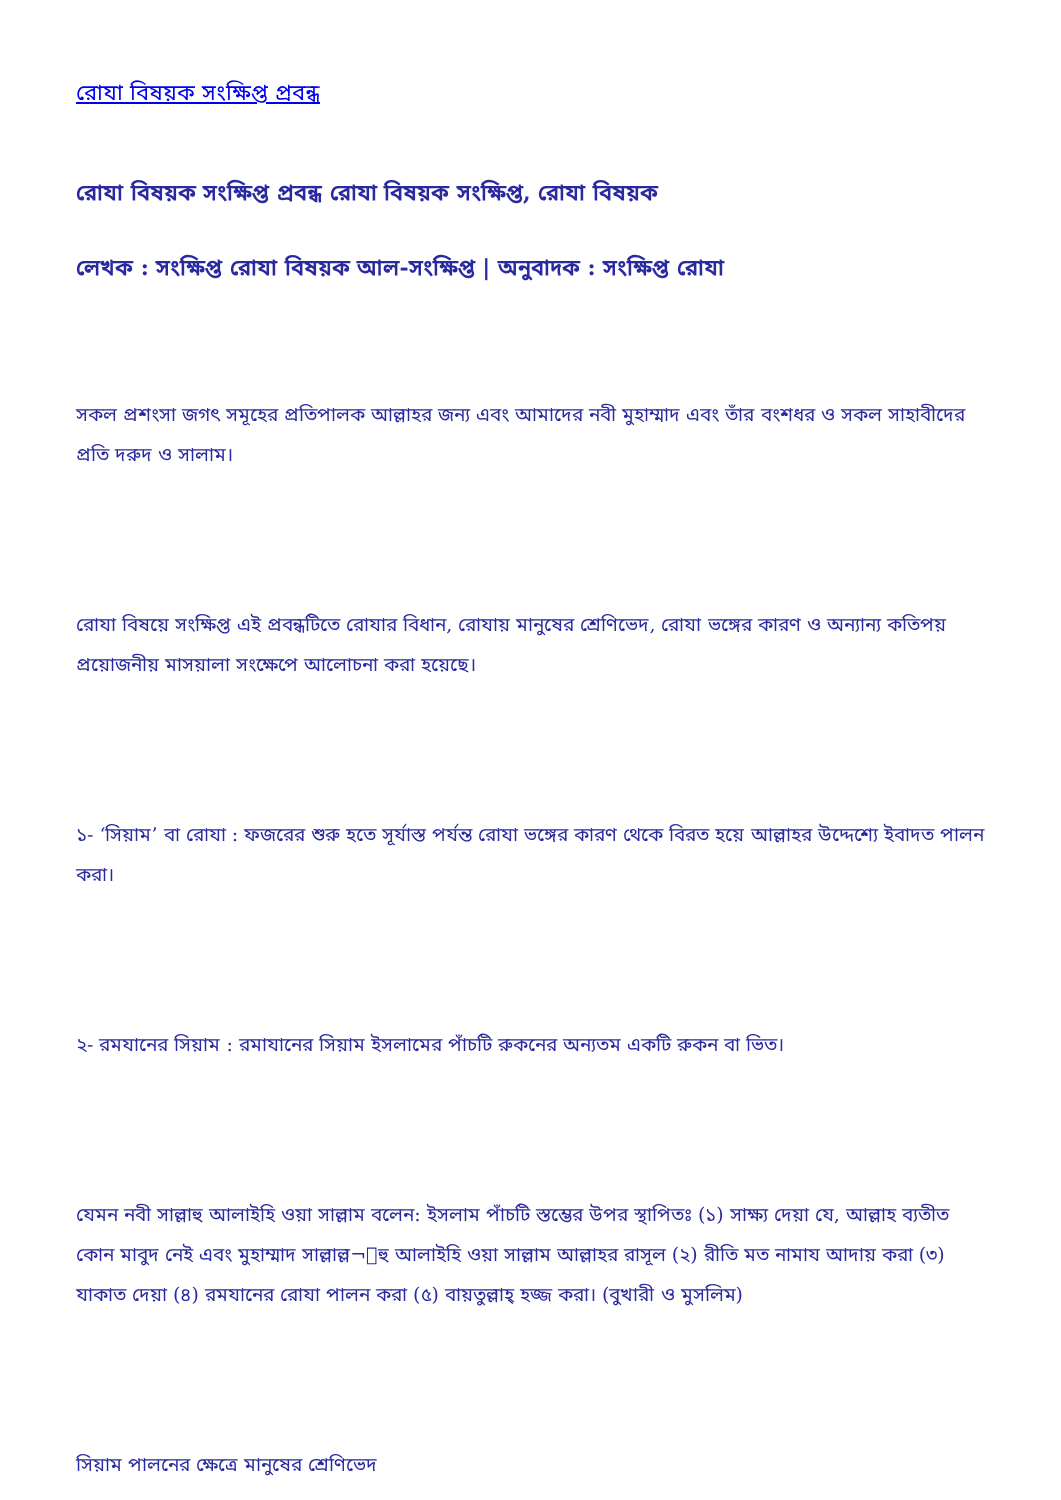রোযা বিষয়ক সংক্ষিপ্ত প্রবন্ধ
রোযা বিষয়ক সংক্ষিপ্ত প্রবন্ধ রোযা বিষয়ক সংক্ষিপ্ত, রোযা বিষয়ক
লেখক : সংক্ষিপ্ত রোযা বিষয়ক আল-সংক্ষিপ্ত | অনুবাদক : সংক্ষিপ্ত রোযা
সকল প্রশংসা জগৎ সমূহের প্রতিপালক আল্লাহর জন্য এবং আমাদের নবী মুহাম্মাদ এবং তাঁর বংশধর ও সকল সাহাবীদের প্রতি দরুদ ও সালাম।
রোযা বিষয়ে সংক্ষিপ্ত এই প্রবন্ধটিতে রোযার বিধান, রোযায় মানুষের শ্রেণিভেদ, রোযা ভঙ্গের কারণ ও অন্যান্য কতিপয় প্রয়োজনীয় মাসয়ালা সংক্ষেপে আলোচনা করা হয়েছে।
১- ‘সিয়াম’ বা রোযা : ফজরের শুরু হতে সূর্যাস্ত পর্যন্ত রোযা ভঙ্গের কারণ থেকে বিরত হয়ে আল্লাহর উদ্দেশ্যে ইবাদত পালন করা।
২- রমযানের সিয়াম : রমাযানের সিয়াম ইসলামের পাঁচটি রুকনের অন্যতম একটি রুকন বা ভিত।
যেমন নবী সাল্লাহু আলাইহি ওয়া সাল্লাম বলেন: ইসলাম পাঁচটি স্তম্ভের উপর স্থাপিতঃ (১) সাক্ষ্য দেয়া যে, আল্লাহ ব্যতীত কোন মাবুদ নেই এবং মুহাম্মাদ সাল্লাল্ল¬াহু আলাইহি ওয়া সাল্লাম আল্লাহর রাসূল (২) রীতি মত নামায আদায় করা (৩) যাকাত দেয়া (৪) রমযানের রোযা পালন করা (৫) বায়তুল্লাহ্‌ হজ্জ করা। (বুখারী ও মুসলিম)
সিয়াম পালনের ক্ষেত্রে মানুষের শ্রেণিভেদ